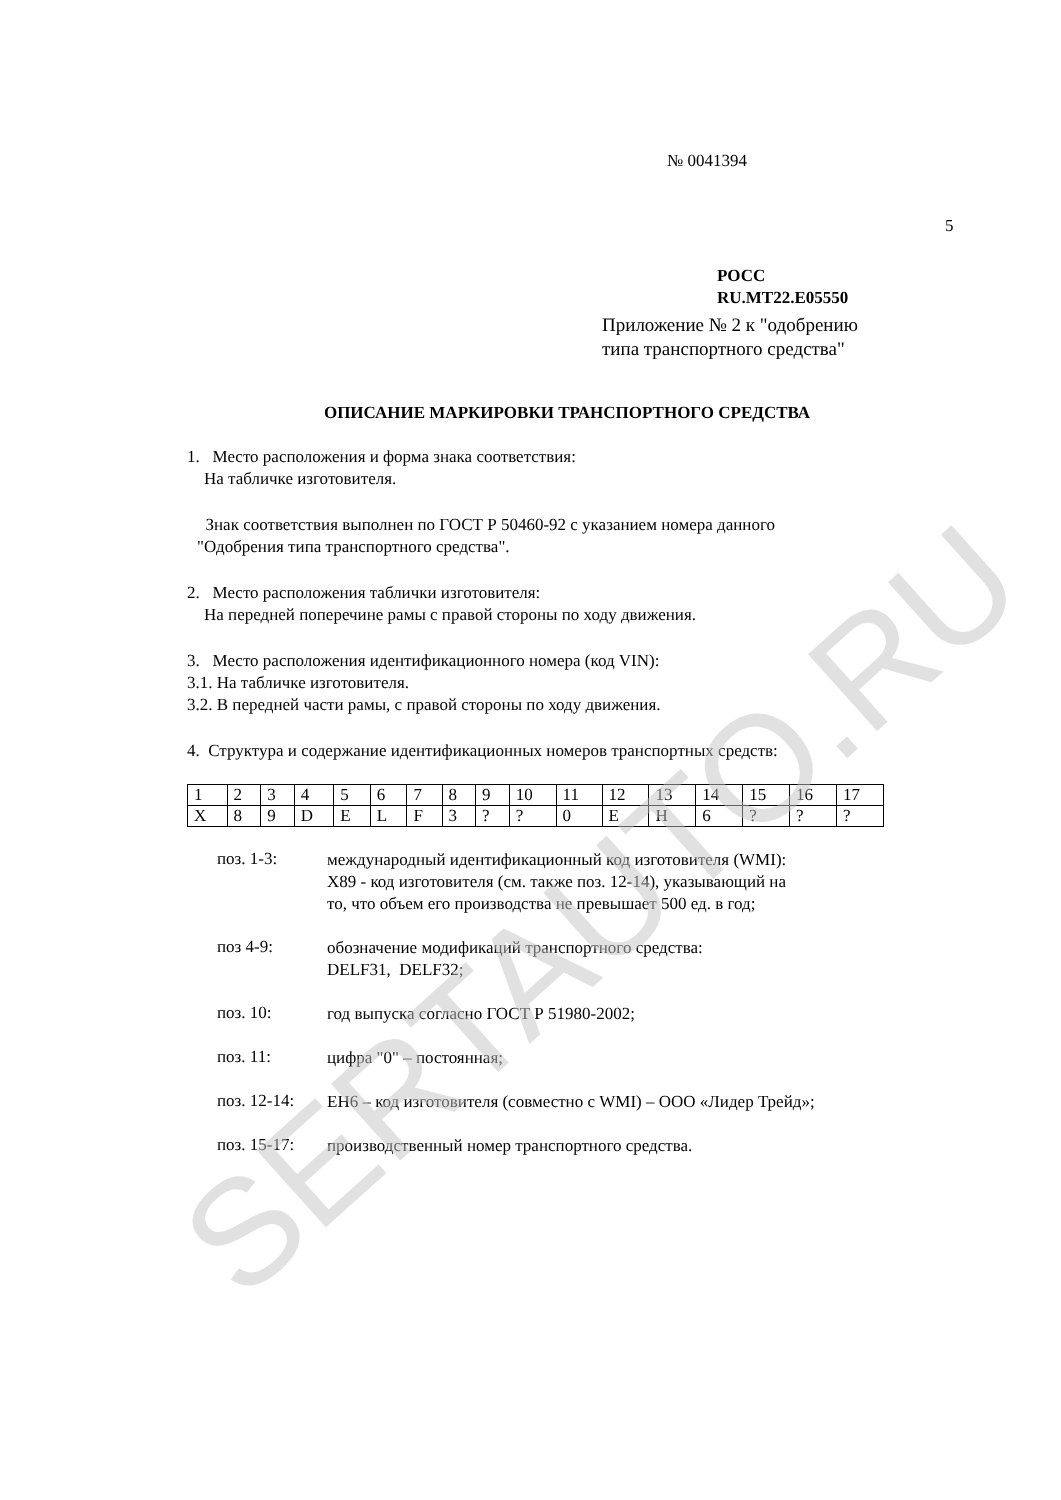№ 0041394
5
РОСС RU.MT22.E05550
Приложение № 2 к "одобрению
типа транспортного средства"
ОПИСАНИЕ МАРКИРОВКИ ТРАНСПОРТНОГО СРЕДСТВА
1. Место расположения и форма знака соответствия:
На табличке изготовителя.
Знак соответствия выполнен по ГОСТ Р 50460-92 с указанием номера данного
"Одобрения типа транспортного средства".
2. Место расположения таблички изготовителя:
На передней поперечине рамы с правой стороны по ходу движения.
3. Место расположения идентификационного номера (код VIN):
3.1. На табличке изготовителя.
3.2. В передней части рамы, с правой стороны по ходу движения.
4. Структура и содержание идентификационных номеров транспортных средств:
| 1 | 2 | 3 | 4 | 5 | 6 | 7 | 8 | 9 | 10 | 11 | 12 | 13 | 14 | 15 | 16 | 17 |
| X | 8 | 9 | D | E | L | F | 3 | ? | ? | 0 | E | H | 6 | ? | ? | ? |
поз. 1-3:
международный идентификационный код изготовителя (WMI):
X89 - код изготовителя (см. также поз. 12-14), указывающий на
то, что объем его производства не превышает 500 ед. в год;
поз 4-9:
обозначение модификаций транспортного средства:
DELF31, DELF32;
поз. 10:
год выпуска согласно ГОСТ Р 51980-2002;
поз. 11:
цифра "0" – постоянная;
поз. 12-14:
EH6 – код изготовителя (совместно с WMI) – ООО «Лидер Трейд»;
поз. 15-17:
производственный номер транспортного средства.
SERTAUTO.RU